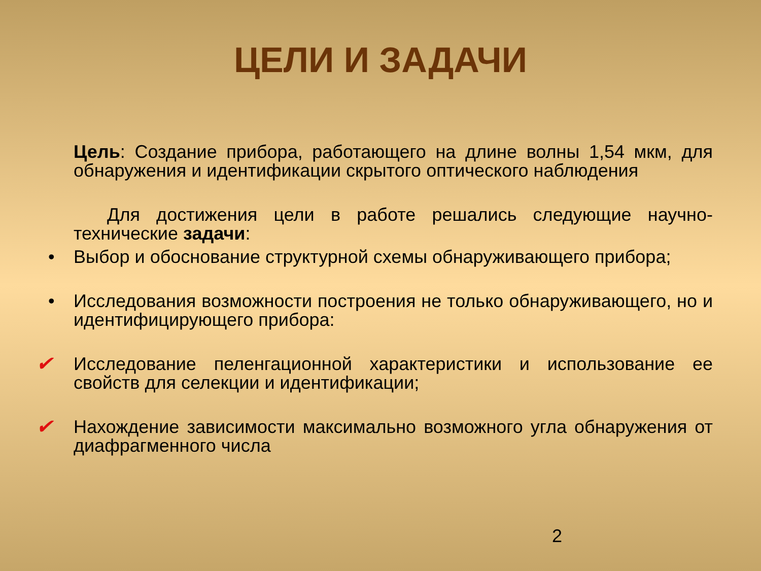ЦЕЛИ И ЗАДАЧИ
Цель: Создание прибора, работающего на длине волны 1,54 мкм, для обнаружения и идентификации скрытого оптического наблюдения
Для достижения цели в работе решались следующие научно-технические задачи:
• Выбор и обоснование структурной схемы обнаруживающего прибора;
• Исследования возможности построения не только обнаруживающего, но и идентифицирующего прибора:
✔ Исследование пеленгационной характеристики и использование ее свойств для селекции и идентификации;
✔ Нахождение зависимости максимально возможного угла обнаружения от диафрагменного числа
2